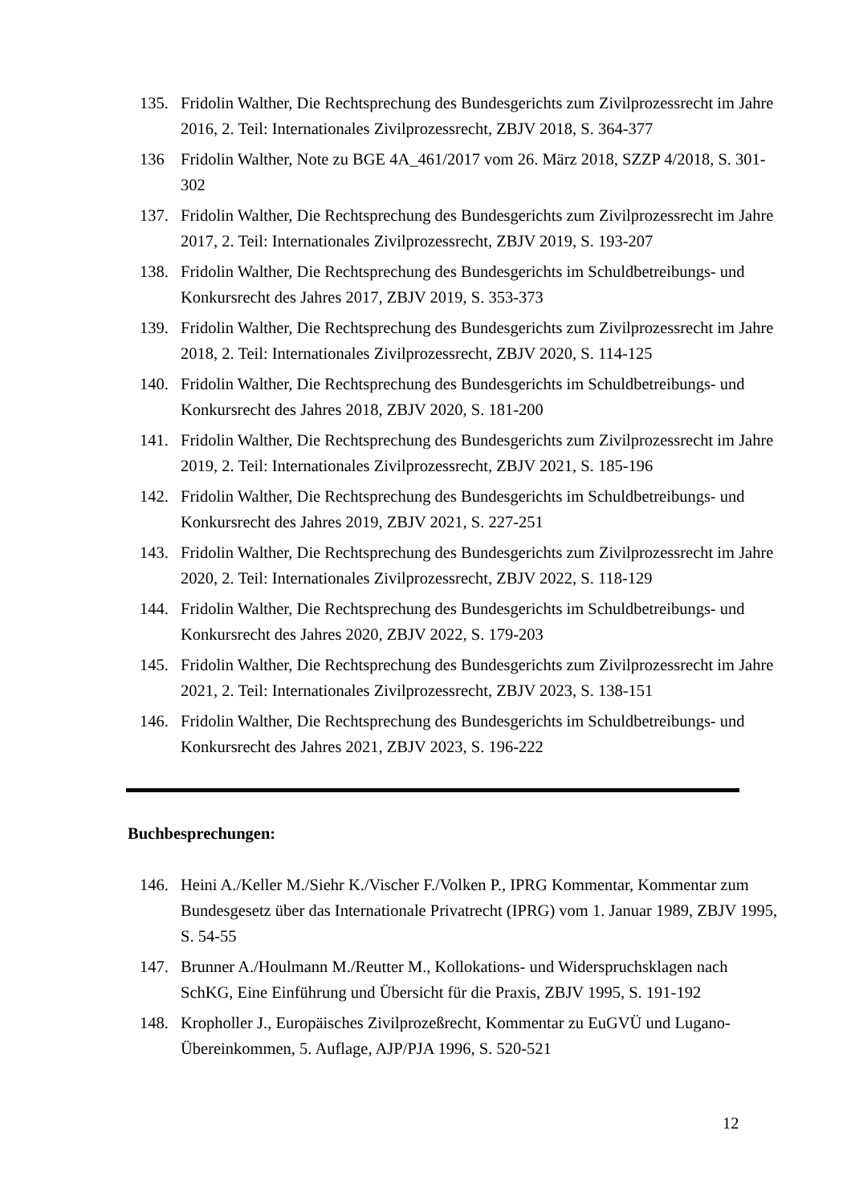135. Fridolin Walther, Die Rechtsprechung des Bundesgerichts zum Zivilprozessrecht im Jahre 2016, 2. Teil: Internationales Zivilprozessrecht, ZBJV 2018, S. 364-377
136 Fridolin Walther, Note zu BGE 4A_461/2017 vom 26. März 2018, SZZP 4/2018, S. 301-302
137. Fridolin Walther, Die Rechtsprechung des Bundesgerichts zum Zivilprozessrecht im Jahre 2017, 2. Teil: Internationales Zivilprozessrecht, ZBJV 2019, S. 193-207
138. Fridolin Walther, Die Rechtsprechung des Bundesgerichts im Schuldbetreibungs- und Konkursrecht des Jahres 2017, ZBJV 2019, S. 353-373
139. Fridolin Walther, Die Rechtsprechung des Bundesgerichts zum Zivilprozessrecht im Jahre 2018, 2. Teil: Internationales Zivilprozessrecht, ZBJV 2020, S. 114-125
140. Fridolin Walther, Die Rechtsprechung des Bundesgerichts im Schuldbetreibungs- und Konkursrecht des Jahres 2018, ZBJV 2020, S. 181-200
141. Fridolin Walther, Die Rechtsprechung des Bundesgerichts zum Zivilprozessrecht im Jahre 2019, 2. Teil: Internationales Zivilprozessrecht, ZBJV 2021, S. 185-196
142. Fridolin Walther, Die Rechtsprechung des Bundesgerichts im Schuldbetreibungs- und Konkursrecht des Jahres 2019, ZBJV 2021, S. 227-251
143. Fridolin Walther, Die Rechtsprechung des Bundesgerichts zum Zivilprozessrecht im Jahre 2020, 2. Teil: Internationales Zivilprozessrecht, ZBJV 2022, S. 118-129
144. Fridolin Walther, Die Rechtsprechung des Bundesgerichts im Schuldbetreibungs- und Konkursrecht des Jahres 2020, ZBJV 2022, S. 179-203
145. Fridolin Walther, Die Rechtsprechung des Bundesgerichts zum Zivilprozessrecht im Jahre 2021, 2. Teil: Internationales Zivilprozessrecht, ZBJV 2023, S. 138-151
146. Fridolin Walther, Die Rechtsprechung des Bundesgerichts im Schuldbetreibungs- und Konkursrecht des Jahres 2021, ZBJV 2023, S. 196-222
Buchbesprechungen:
146. Heini A./Keller M./Siehr K./Vischer F./Volken P., IPRG Kommentar, Kommentar zum Bundesgesetz über das Internationale Privatrecht (IPRG) vom 1. Januar 1989, ZBJV 1995, S. 54-55
147. Brunner A./Houlmann M./Reutter M., Kollokations- und Widerspruchsklagen nach SchKG, Eine Einführung und Übersicht für die Praxis, ZBJV 1995, S. 191-192
148. Kropholler J., Europäisches Zivilprozeßrecht, Kommentar zu EuGVÜ und Lugano-Übereinkommen, 5. Auflage, AJP/PJA 1996, S. 520-521
12